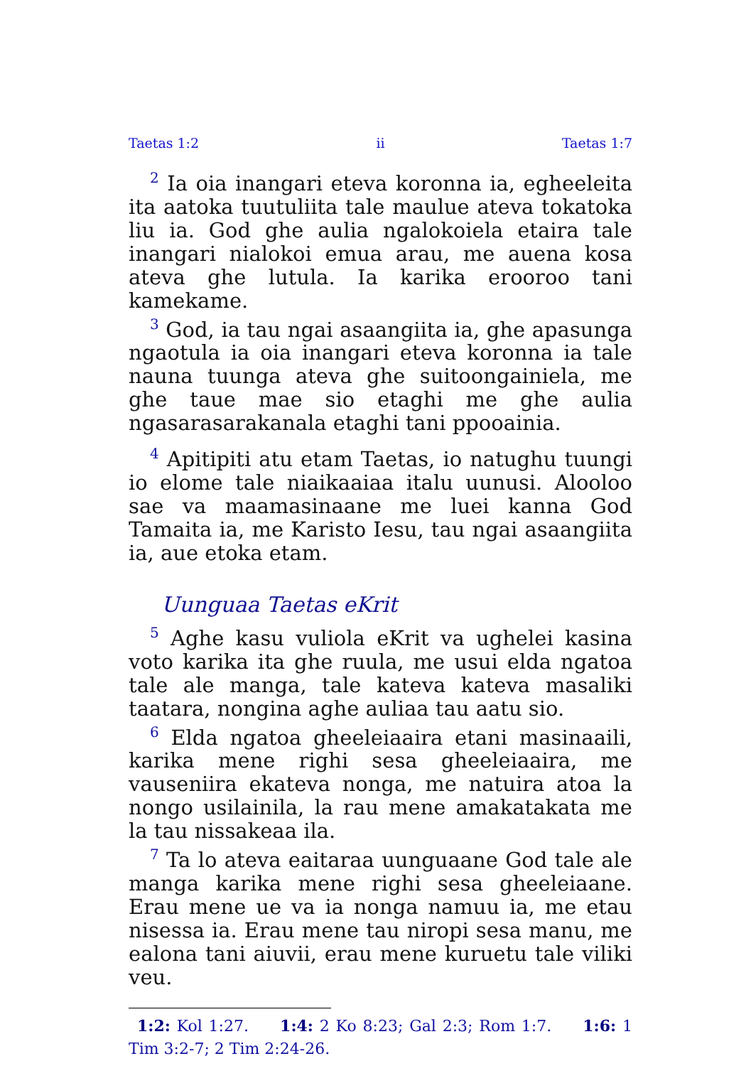Taetas 1:2 ii Taetas 1:7
<sup>2</sup> Ia oia inangari eteva koronna ia, egheeleita ita aatoka tuutuliita tale maulue ateva tokatoka liu ia. God ghe aulia ngalokoiela etaira tale inangari nialokoi emua arau, me auena kosa ateva ghe lutula. Ia karika erooroo tani kamekame.
<sup>3</sup> God, ia tau ngai asaangiita ia, ghe apasunga ngaotula ia oia inangari eteva koronna ia tale nauna tuunga ateva ghe suitoongainiela, me ghe taue mae sio etaghi me ghe aulia ngasarasarakanala etaghi tani ppooainia.
<sup>4</sup> Apitipiti atu etam Taetas, io natughu tuungi io elome tale niaikaaiaa italu uunusi. Alooloo sae va maamasinaane me luei kanna God Tamaita ia, me Karisto Iesu, tau ngai asaangiita ia, aue etoka etam.
Uunguaa Taetas eKrit
<sup>5</sup> Aghe kasu vuliola eKrit va ughelei kasina voto karika ita ghe ruula, me usui elda ngatoa tale ale manga, tale kateva kateva masaliki taatara, nongina aghe auliaa tau aatu sio.
<sup>6</sup> Elda ngatoa gheeleiaaira etani masinaaili, karika mene righi sesa gheeleiaaira, me vauseniira ekateva nonga, me natuira atoa la nongo usilainila, la rau mene amakatakata me la tau nissakeaa ila.
<sup>7</sup> Ta lo ateva eaitaraa uunguaane God tale ale manga karika mene righi sesa gheeleiaane. Erau mene ue va ia nonga namuu ia, me etau nisessa ia. Erau mene tau niropi sesa manu, me ealona tani aiuvii, erau mene kuruetu tale viliki veu.
1:2: Kol 1:27. 1:4: 2 Ko 8:23; Gal 2:3; Rom 1:7. 1:6: 1 Tim 3:2-7; 2 Tim 2:24-26.